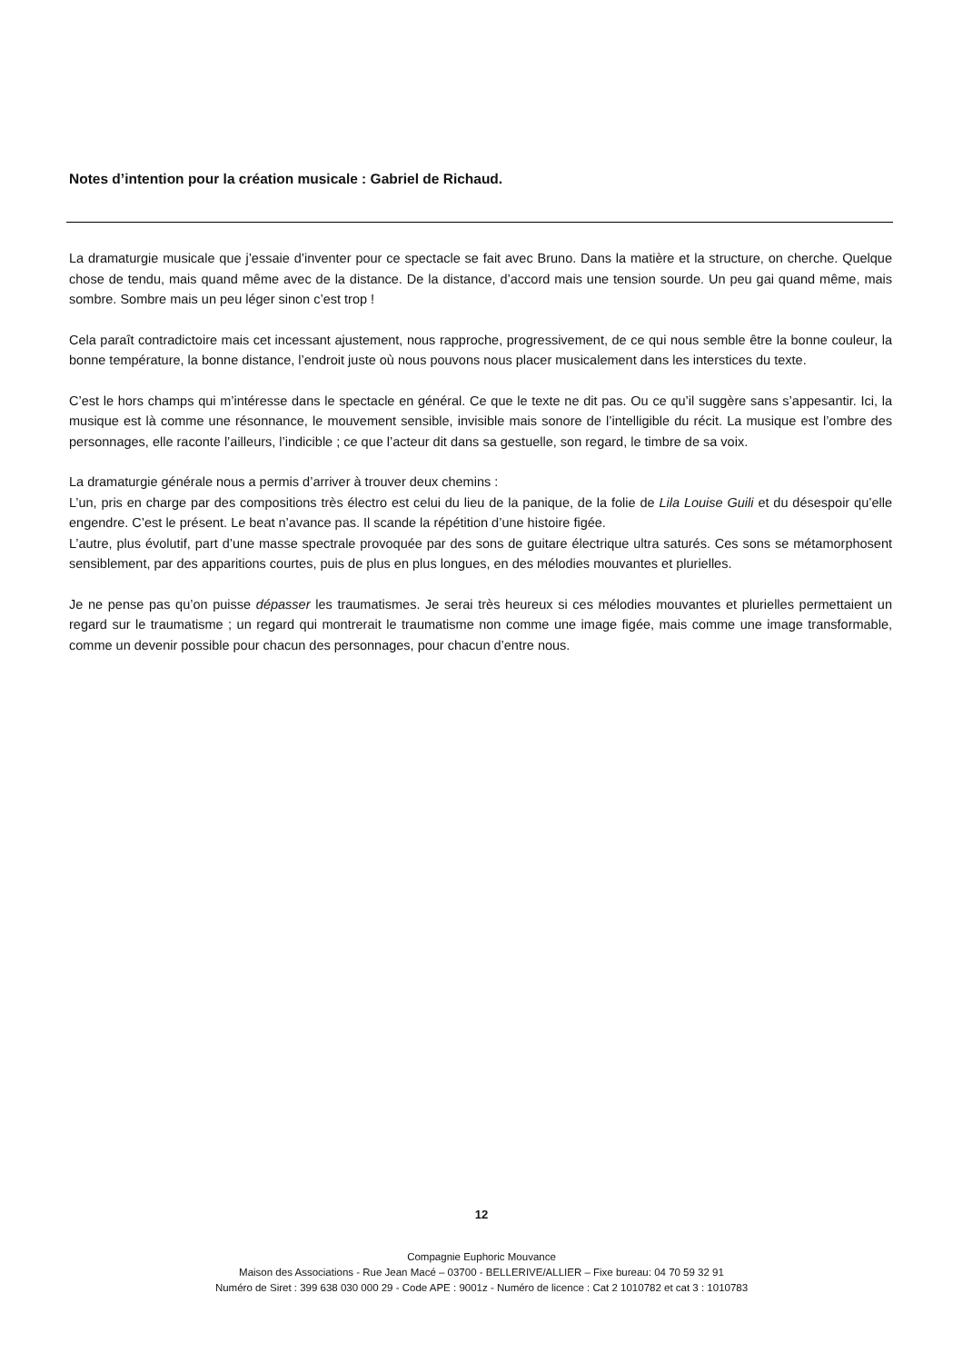Notes d’intention pour la création musicale : Gabriel de Richaud.
La dramaturgie musicale que j’essaie d’inventer pour ce spectacle se fait avec Bruno. Dans la matière et la structure, on cherche. Quelque chose de tendu, mais quand même avec de la distance. De la distance, d’accord mais une tension sourde. Un peu gai quand même, mais sombre. Sombre mais un peu léger sinon c’est trop !
Cela paraît contradictoire mais cet incessant ajustement, nous rapproche, progressivement, de ce qui nous semble être la bonne couleur, la bonne température, la bonne distance, l’endroit juste où nous pouvons nous placer musicalement dans les interstices du texte.
C’est le hors champs qui m’intéresse dans le spectacle en général. Ce que le texte ne dit pas. Ou ce qu’il suggère sans s’appesantir. Ici, la musique est là comme une résonnance, le mouvement sensible, invisible mais sonore de l’intelligible du récit. La musique est l’ombre des personnages, elle raconte l’ailleurs, l’indicible ; ce que l’acteur dit dans sa gestuelle, son regard, le timbre de sa voix.
La dramaturgie générale nous a permis d’arriver à trouver deux chemins :
L’un, pris en charge par des compositions très électro est celui du lieu de la panique, de la folie de Lila Louise Guili et du désespoir qu’elle engendre. C’est le présent. Le beat n’avance pas. Il scande la répétition d’une histoire figée.
L’autre, plus évolutif, part d’une masse spectrale provoquée par des sons de guitare électrique ultra saturés. Ces sons se métamorphosent sensiblement, par des apparitions courtes, puis de plus en plus longues, en des mélodies mouvantes et plurielles.
Je ne pense pas qu’on puisse dépasser les traumatismes. Je serai très heureux si ces mélodies mouvantes et plurielles permettaient un regard sur le traumatisme ; un regard qui montrerait le traumatisme non comme une image figée, mais comme une image transformable, comme un devenir possible pour chacun des personnages, pour chacun d’entre nous.
12
Compagnie Euphoric Mouvance
Maison des Associations - Rue Jean Macé – 03700 - BELLERIVE/ALLIER – Fixe bureau: 04 70 59 32 91
Numéro de Siret : 399 638 030 000 29 - Code APE : 9001z - Numéro de licence : Cat 2 1010782 et cat 3 : 1010783